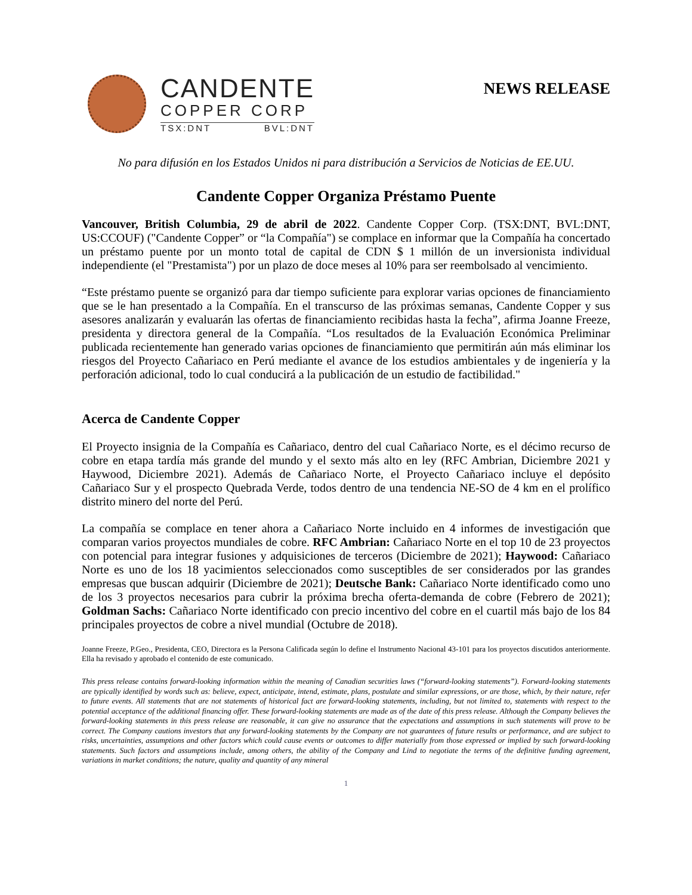CANDENTE
COPPER CORP
TSX:DNT BVL:DNT
NEWS RELEASE
No para difusión en los Estados Unidos ni para distribución a Servicios de Noticias de EE.UU.
Candente Copper Organiza Préstamo Puente
Vancouver, British Columbia, 29 de abril de 2022. Candente Copper Corp. (TSX:DNT, BVL:DNT, US:CCOUF) ("Candente Copper” or “la Compañía") se complace en informar que la Compañía ha concertado un préstamo puente por un monto total de capital de CDN $ 1 millón de un inversionista individual independiente (el "Prestamista") por un plazo de doce meses al 10% para ser reembolsado al vencimiento.
“Este préstamo puente se organizó para dar tiempo suficiente para explorar varias opciones de financiamiento que se le han presentado a la Compañía. En el transcurso de las próximas semanas, Candente Copper y sus asesores analizarán y evaluarán las ofertas de financiamiento recibidas hasta la fecha”, afirma Joanne Freeze, presidenta y directora general de la Compañía. “Los resultados de la Evaluación Económica Preliminar publicada recientemente han generado varias opciones de financiamiento que permitirán aún más eliminar los riesgos del Proyecto Cañariaco en Perú mediante el avance de los estudios ambientales y de ingeniería y la perforación adicional, todo lo cual conducirá a la publicación de un estudio de factibilidad."
Acerca de Candente Copper
El Proyecto insignia de la Compañía es Cañariaco, dentro del cual Cañariaco Norte, es el décimo recurso de cobre en etapa tardía más grande del mundo y el sexto más alto en ley (RFC Ambrian, Diciembre 2021 y Haywood, Diciembre 2021). Además de Cañariaco Norte, el Proyecto Cañariaco incluye el depósito Cañariaco Sur y el prospecto Quebrada Verde, todos dentro de una tendencia NE-SO de 4 km en el prolífico distrito minero del norte del Perú.
La compañía se complace en tener ahora a Cañariaco Norte incluido en 4 informes de investigación que comparan varios proyectos mundiales de cobre. RFC Ambrian: Cañariaco Norte en el top 10 de 23 proyectos con potencial para integrar fusiones y adquisiciones de terceros (Diciembre de 2021); Haywood: Cañariaco Norte es uno de los 18 yacimientos seleccionados como susceptibles de ser considerados por las grandes empresas que buscan adquirir (Diciembre de 2021); Deutsche Bank: Cañariaco Norte identificado como uno de los 3 proyectos necesarios para cubrir la próxima brecha oferta-demanda de cobre (Febrero de 2021); Goldman Sachs: Cañariaco Norte identificado con precio incentivo del cobre en el cuartil más bajo de los 84 principales proyectos de cobre a nivel mundial (Octubre de 2018).
Joanne Freeze, P.Geo., Presidenta, CEO, Directora es la Persona Calificada según lo define el Instrumento Nacional 43-101 para los proyectos discutidos anteriormente. Ella ha revisado y aprobado el contenido de este comunicado.
This press release contains forward-looking information within the meaning of Canadian securities laws (“forward-looking statements”). Forward-looking statements are typically identified by words such as: believe, expect, anticipate, intend, estimate, plans, postulate and similar expressions, or are those, which, by their nature, refer to future events. All statements that are not statements of historical fact are forward-looking statements, including, but not limited to, statements with respect to the potential acceptance of the additional financing offer. These forward-looking statements are made as of the date of this press release. Although the Company believes the forward-looking statements in this press release are reasonable, it can give no assurance that the expectations and assumptions in such statements will prove to be correct. The Company cautions investors that any forward-looking statements by the Company are not guarantees of future results or performance, and are subject to risks, uncertainties, assumptions and other factors which could cause events or outcomes to differ materially from those expressed or implied by such forward-looking statements. Such factors and assumptions include, among others, the ability of the Company and Lind to negotiate the terms of the definitive funding agreement, variations in market conditions; the nature, quality and quantity of any mineral
1